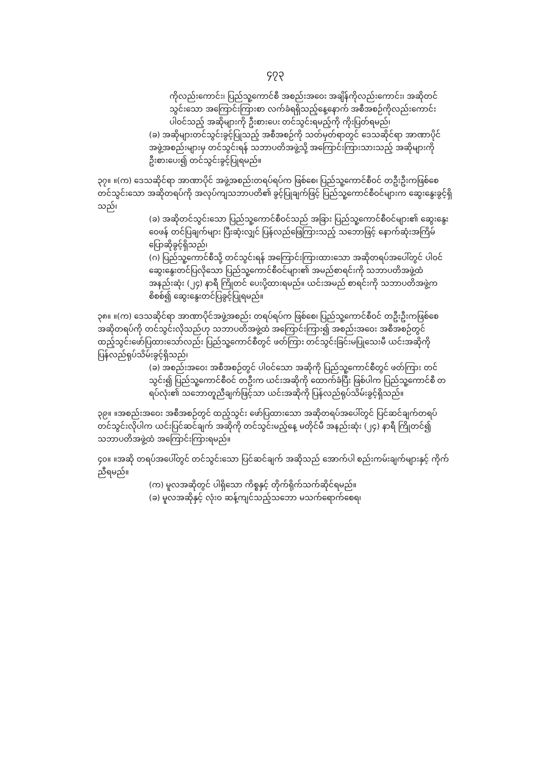၄၇၃
ကိုလည်းကောင်း၊ ပြည်သူ့ကောင်စီ အစည်းအဝေး အချိန်ကိုလည်းကောင်း၊ အဆိုတင်သွင်းသော အကြောင်းကြားစာ လက်ခံရရှိသည့်နေ့နောက် အစီအစဉ်ကိုလည်းကောင်း ပါဝင်သည့် အဆိုများကို ဦးစားပေး တင်သွင်းရမည့်ကို ကိုးပြတ်ရမည်၊
(ခ) အဆိုများတင်သွင်းခွင့်ပြုသည့် အစီအစဉ်ကို သတ်မှတ်ရာတွင် ဒေသဆိုင်ရာ အာဏာပိုင် အဖွဲ့အစည်းများမှ တင်သွင်းရန် သဘာပတိအဖွဲ့သို့ အကြောင်းကြားသားသည့် အဆိုများကို ဦးစားပေး၍ တင်သွင်းခွင့်ပြုရမည်။
၃၇။ ။(က) ဒေသဆိုင်ရာ အာဏာပိုင် အဖွဲ့အစည်းတရပ်ရပ်က ဖြစ်စေ၊ ပြည်သူ့ကောင်စီဝင် တဦးဦးကဖြစ်စေ တင်သွင်းသော အဆိုတရပ်ကို အလုပ်ကျသဘာပတိ၏ ခွင့်ပြုချက်ဖြင့် ပြည်သူ့ကောင်စီဝင်များက ဆွေးနွေးခွင့်ရှိသည်၊
(ခ) အဆိုတင်သွင်းသော ပြည်သူ့ကောင်စီဝင်သည် အခြား ပြည်သူ့ကောင်စီဝင်များ၏ ဆွေးနွေးဝေဖန် တင်ပြချက်များ ပြီးဆုံးလျှင် ပြန်လည်ဖြေကြားသည့် သဘောဖြင့် နောက်ဆုံးအကြိမ် ပြောဆိုခွင့်ရှိသည်၊
(ဂ) ပြည်သူ့ကောင်စီသို့ တင်သွင်းရန် အကြောင်းကြားထားသော အဆိုတရပ်အပေါ်တွင် ပါဝင်ဆွေးနွေးတင်ပြလိုသော ပြည်သူ့ကောင်စီဝင်များ၏ အမည်စာရင်းကို သဘာပတိအဖွဲ့ထံ အနည်းဆုံး (၂၄) နာရီ ကြိုတင် ပေးပို့ထားရမည်။ ယင်းအမည် စာရင်းကို သဘာပတိအဖွဲ့က စိစစ်၍ ဆွေးနွေးတင်ပြခွင့်ပြုရမည်။
၃၈။ ။(က) ဒေသဆိုင်ရာ အာဏာပိုင်အဖွဲ့အစည်း တရပ်ရပ်က ဖြစ်စေ၊ ပြည်သူ့ကောင်စီဝင် တဦးဦးကဖြစ်စေ အဆိုတရပ်ကို တင်သွင်းလိုသည်ဟု သဘာပတိအဖွဲ့ထံ အကြောင်းကြား၍ အစည်းအဝေး အစီအစဉ်တွင် ထည့်သွင်းဖော်ပြထားသော်လည်း ပြည်သူ့ကောင်စီတွင် ဖတ်ကြား တင်သွင်းခြင်းမပြုသေးမီ ယင်းအဆိုကို ပြန်လည်ရုပ်သိမ်းခွင့်ရှိသည်၊
(ခ) အစည်းအဝေး အစီအစဉ်တွင် ပါဝင်သော အဆိုကို ပြည်သူ့ကောင်စီတွင် ဖတ်ကြား တင်သွင်း၍ ပြည်သူ့ကောင်စီဝင် တဦးက ယင်းအဆိုကို ထောက်ခံပြီး ဖြစ်ပါက ပြည်သူ့ကောင်စီ တရပ်လုံး၏ သဘောတူညီချက်ဖြင့်သာ ယင်းအဆိုကို ပြန်လည်ရုပ်သိမ်းခွင့်ရှိသည်။
၃၉။ ။အစည်းအဝေး အစီအစဉ်တွင် ထည့်သွင်း ဖော်ပြထားသော အဆိုတရပ်အပေါ်တွင် ပြင်ဆင်ချက်တရပ် တင်သွင်းလိုပါက ယင်းပြင်ဆင်ချက် အဆိုကို တင်သွင်းမည့်နေ့ မတိုင်မီ အနည်းဆုံး (၂၄) နာရီ ကြိုတင်၍ သဘာပတိအဖွဲ့ထံ အကြောင်းကြားရမည်။
၄၀။ ။အဆို တရပ်အပေါ်တွင် တင်သွင်းသော ပြင်ဆင်ချက် အဆိုသည် အောက်ပါ စည်းကမ်းချက်များနှင့် ကိုက်ညီရမည်။
(က) မူလအဆိုတွင် ပါရှိသော ကိစ္စနှင့် တိုက်ရိုက်သက်ဆိုင်ရမည်။
(ခ) မူလအဆိုနှင့် လုံးဝ ဆန့်ကျင်သည့်သဘော မသက်ရောက်စေရ၊